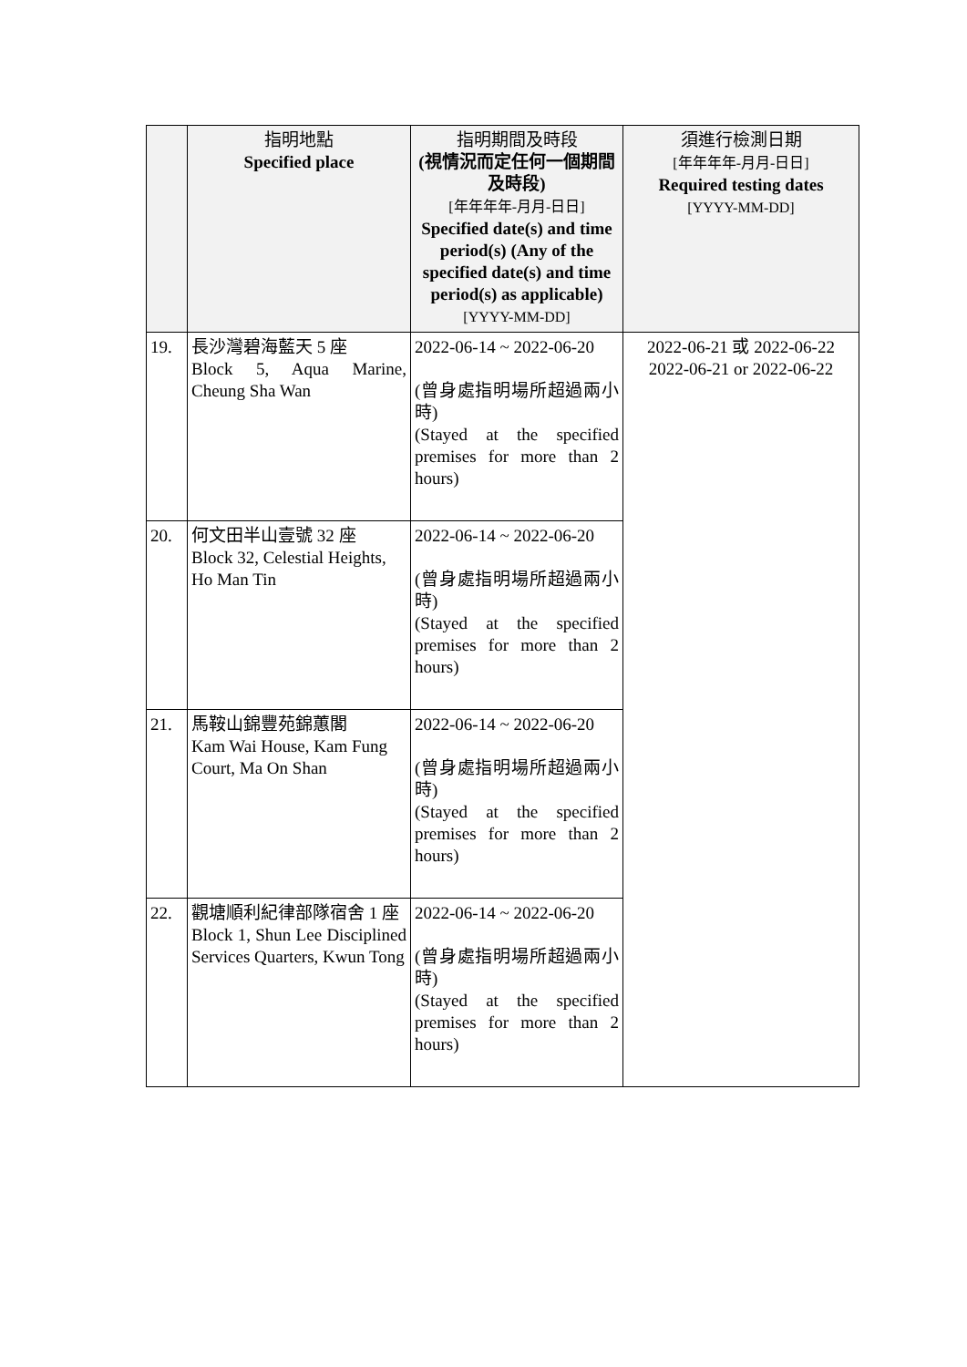| | 指明地點 Specified place | 指明期間及時段 (視情況而定任何一個期間及時段) [年年年年-月月-日日] Specified date(s) and time period(s) (Any of the specified date(s) and time period(s) as applicable) [YYYY-MM-DD] | 須進行檢測日期 [年年年年-月月-日日] Required testing dates [YYYY-MM-DD] |
| --- | --- | --- | --- |
| 19. | 長沙灣碧海藍天 5 座 Block 5, Aqua Marine, Cheung Sha Wan | 2022-06-14 ~ 2022-06-20 (曾身處指明場所超過兩小時) (Stayed at the specified premises for more than 2 hours) | 2022-06-21 或 2022-06-22 2022-06-21 or 2022-06-22 |
| 20. | 何文田半山壹號 32 座 Block 32, Celestial Heights, Ho Man Tin | 2022-06-14 ~ 2022-06-20 (曾身處指明場所超過兩小時) (Stayed at the specified premises for more than 2 hours) | |
| 21. | 馬鞍山錦豐苑錦蕙閣 Kam Wai House, Kam Fung Court, Ma On Shan | 2022-06-14 ~ 2022-06-20 (曾身處指明場所超過兩小時) (Stayed at the specified premises for more than 2 hours) | |
| 22. | 觀塘順利紀律部隊宿舍 1 座 Block 1, Shun Lee Disciplined Services Quarters, Kwun Tong | 2022-06-14 ~ 2022-06-20 (曾身處指明場所超過兩小時) (Stayed at the specified premises for more than 2 hours) | |